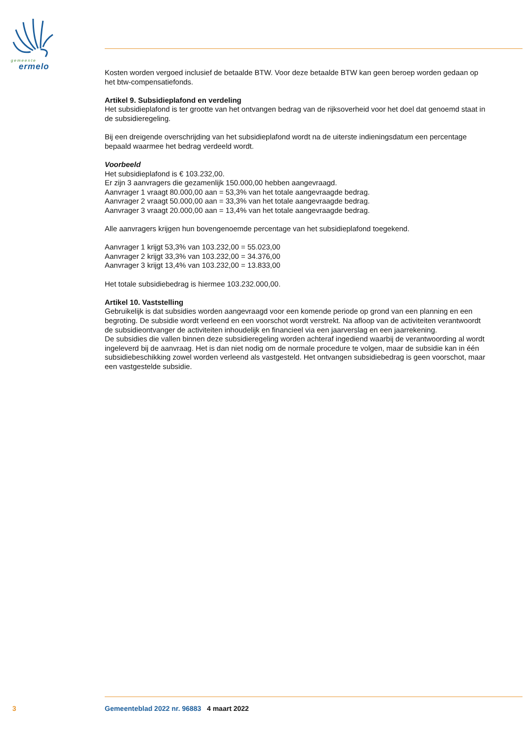gemeente
ermelo
Kosten worden vergoed inclusief de betaalde BTW. Voor deze betaalde BTW kan geen beroep worden gedaan op het btw-compensatiefonds.
Artikel 9. Subsidieplafond en verdeling
Het subsidieplafond is ter grootte van het ontvangen bedrag van de rijksoverheid voor het doel dat genoemd staat in de subsidieregeling.
Bij een dreigende overschrijding van het subsidieplafond wordt na de uiterste indieningsdatum een percentage bepaald waarmee het bedrag verdeeld wordt.
Voorbeeld
Het subsidieplafond is € 103.232,00.
Er zijn 3 aanvragers die gezamenlijk 150.000,00 hebben aangevraagd.
Aanvrager 1 vraagt 80.000,00 aan = 53,3% van het totale aangevraagde bedrag.
Aanvrager 2 vraagt 50.000,00 aan = 33,3% van het totale aangevraagde bedrag.
Aanvrager 3 vraagt 20.000,00 aan = 13,4% van het totale aangevraagde bedrag.
Alle aanvragers krijgen hun bovengenoemde percentage van het subsidieplafond toegekend.
Aanvrager 1 krijgt 53,3% van 103.232,00 = 55.023,00
Aanvrager 2 krijgt 33,3% van 103.232,00 = 34.376,00
Aanvrager 3 krijgt 13,4% van 103.232,00 = 13.833,00
Het totale subsidiebedrag is hiermee 103.232.000,00.
Artikel 10. Vaststelling
Gebruikelijk is dat subsidies worden aangevraagd voor een komende periode op grond van een planning en een begroting. De subsidie wordt verleend en een voorschot wordt verstrekt. Na afloop van de activiteiten verantwoordt de subsidieontvanger de activiteiten inhoudelijk en financieel via een jaarverslag en een jaarrekening.
De subsidies die vallen binnen deze subsidieregeling worden achteraf ingediend waarbij de verantwoording al wordt ingeleverd bij de aanvraag. Het is dan niet nodig om de normale procedure te volgen, maar de subsidie kan in één subsidiebeschikking zowel worden verleend als vastgesteld. Het ontvangen subsidiebedrag is geen voorschot, maar een vastgestelde subsidie.
3 Gemeenteblad 2022 nr. 96883 4 maart 2022